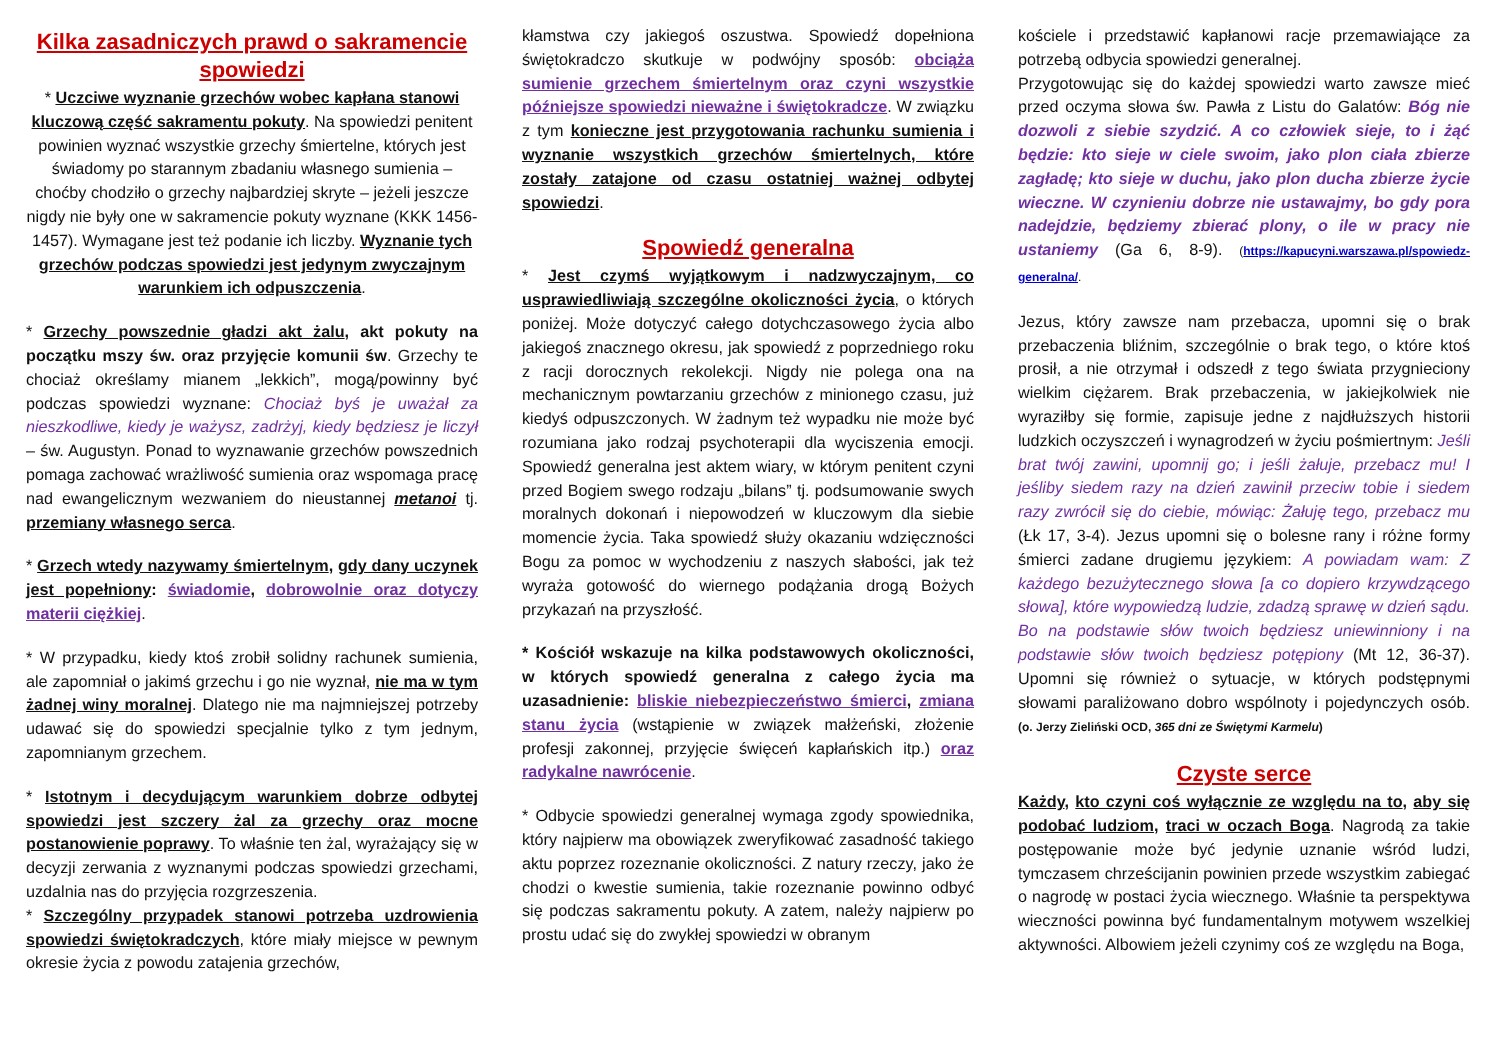Kilka zasadniczych prawd o sakramencie spowiedzi
* Uczciwe wyznanie grzechów wobec kapłana stanowi kluczową część sakramentu pokuty. Na spowiedzi penitent powinien wyznać wszystkie grzechy śmiertelne, których jest świadomy po starannym zbadaniu własnego sumienia – choćby chodziło o grzechy najbardziej skryte – jeżeli jeszcze nigdy nie były one w sakramencie pokuty wyznane (KKK 1456-1457). Wymagane jest też podanie ich liczby. Wyznanie tych grzechów podczas spowiedzi jest jedynym zwyczajnym warunkiem ich odpuszczenia.
* Grzechy powszednie gładzi akt żalu, akt pokuty na początku mszy św. oraz przyjęcie komunii św. Grzechy te chociaż określamy mianem „lekkich”, mogą/powinny być podczas spowiedzi wyznane: Chociaż byś je uważał za nieszkodliwe, kiedy je ważysz, zadrżyj, kiedy będziesz je liczył – św. Augustyn. Ponad to wyznawanie grzechów powszednich pomaga zachować wrażliwość sumienia oraz wspomaga pracę nad ewangelicznym wezwaniem do nieustannej metanoi tj. przemiany własnego serca.
* Grzech wtedy nazywamy śmiertelnym, gdy dany uczynek jest popełniony: świadomie, dobrowolnie oraz dotyczy materii ciężkiej.
* W przypadku, kiedy ktoś zrobił solidny rachunek sumienia, ale zapomniał o jakimś grzechu i go nie wyznał, nie ma w tym żadnej winy moralnej. Dlatego nie ma najmniejszej potrzeby udawać się do spowiedzi specjalnie tylko z tym jednym, zapomnianym grzechem.
* Istotnym i decydującym warunkiem dobrze odbytej spowiedzi jest szczery żal za grzechy oraz mocne postanowienie poprawy. To właśnie ten żal, wyrażający się w decyzji zerwania z wyznanymi podczas spowiedzi grzechami, uzdalnia nas do przyjęcia rozgrzeszenia.
* Szczególny przypadek stanowi potrzeba uzdrowienia spowiedzi świętokradczych, które miały miejsce w pewnym okresie życia z powodu zatajenia grzechów,
kłamstwa czy jakiegoś oszustwa. Spowiedź dopełniona świętokradczo skutkuje w podwójny sposób: obciąża sumienie grzechem śmiertelnym oraz czyni wszystkie późniejsze spowiedzi nieważne i świętokradcze. W związku z tym konieczne jest przygotowania rachunku sumienia i wyznanie wszystkich grzechów śmiertelnych, które zostały zatajone od czasu ostatniej ważnej odbytej spowiedzi.
Spowiedź generalna
* Jest czymś wyjątkowym i nadzwyczajnym, co usprawiedliwiają szczególne okoliczności życia, o których poniżej. Może dotyczyć całego dotychczasowego życia albo jakiegoś znacznego okresu, jak spowiedź z poprzedniego roku z racji dorocznych rekolekcji. Nigdy nie polega ona na mechanicznym powtarzaniu grzechów z minionego czasu, już kiedyś odpuszczonych. W żadnym też wypadku nie może być rozumiana jako rodzaj psychoterapii dla wyciszenia emocji. Spowiedź generalna jest aktem wiary, w którym penitent czyni przed Bogiem swego rodzaju „bilans” tj. podsumowanie swych moralnych dokonań i niepowodzeń w kluczowym dla siebie momencie życia. Taka spowiedź służy okazaniu wdzięczności Bogu za pomoc w wychodzeniu z naszych słabości, jak też wyraża gotowość do wiernego podążania drogą Bożych przykazań na przyszłość.
* Kościół wskazuje na kilka podstawowych okoliczności, w których spowiedź generalna z całego życia ma uzasadnienie: bliskie niebezpieczeństwo śmierci, zmiana stanu życia (wstąpienie w związek małżeński, złożenie profesji zakonnej, przyjęcie święceń kapłańskich itp.) oraz radykalne nawrócenie.
* Odbycie spowiedzi generalnej wymaga zgody spowiednika, który najpierw ma obowiązek zweryfikować zasadność takiego aktu poprzez rozeznanie okoliczności. Z natury rzeczy, jako że chodzi o kwestie sumienia, takie rozeznanie powinno odbyć się podczas sakramentu pokuty. A zatem, należy najpierw po prostu udać się do zwykłej spowiedzi w obranym
kościele i przedstawić kapłanowi racje przemawiające za potrzebą odbycia spowiedzi generalnej.
Przygotowując się do każdej spowiedzi warto zawsze mieć przed oczyma słowa św. Pawła z Listu do Galatów: Bóg nie dozwoli z siebie szydzić. A co człowiek sieje, to i żąć będzie: kto sieje w ciele swoim, jako plon ciała zbierze zagładę; kto sieje w duchu, jako plon ducha zbierze życie wieczne. W czynieniu dobrze nie ustawajmy, bo gdy pora nadejdzie, będziemy zbierać plony, o ile w pracy nie ustaniemy (Ga 6, 8-9). (https://kapucyni.warszawa.pl/spowiedz-generalna/.
Jezus, który zawsze nam przebacza, upomni się o brak przebaczenia bliźnim, szczególnie o brak tego, o które ktoś prosił, a nie otrzymał i odszedł z tego świata przygnieciony wielkim ciężarem. Brak przebaczenia, w jakiejkolwiek nie wyraziłby się formie, zapisuje jedne z najdłuższych historii ludzkich oczyszczeń i wynagrodzeń w życiu pośmiertnym: Jeśli brat twój zawini, upomnij go; i jeśli żałuje, przebacz mu! I jeśliby siedem razy na dzień zawinił przeciw tobie i siedem razy zwrócił się do ciebie, mówiąc: Żałuję tego, przebacz mu (Łk 17, 3-4). Jezus upomni się o bolesne rany i różne formy śmierci zadane drugiemu językiem: A powiadam wam: Z każdego bezużytecznego słowa [a co dopiero krzywdzącego słowa], które wypowiedzą ludzie, zdadzą sprawę w dzień sądu. Bo na podstawie słów twoich będziesz uniewinniony i na podstawie słów twoich będziesz potępiony (Mt 12, 36-37). Upomni się również o sytuacje, w których podstępnymi słowami paraliżowano dobro wspólnoty i pojedynczych osób. (o. Jerzy Zieliński OCD, 365 dni ze Świętymi Karmelu)
Czyste serce
Każdy, kto czyni coś wyłącznie ze względu na to, aby się podobać ludziom, traci w oczach Boga. Nagrodą za takie postępowanie może być jedynie uznanie wśród ludzi, tymczasem chrześcijanin powinien przede wszystkim zabiegać o nagrodę w postaci życia wiecznego. Właśnie ta perspektywa wieczności powinna być fundamentalnym motywem wszelkiej aktywności. Albowiem jeżeli czynimy coś ze względu na Boga,